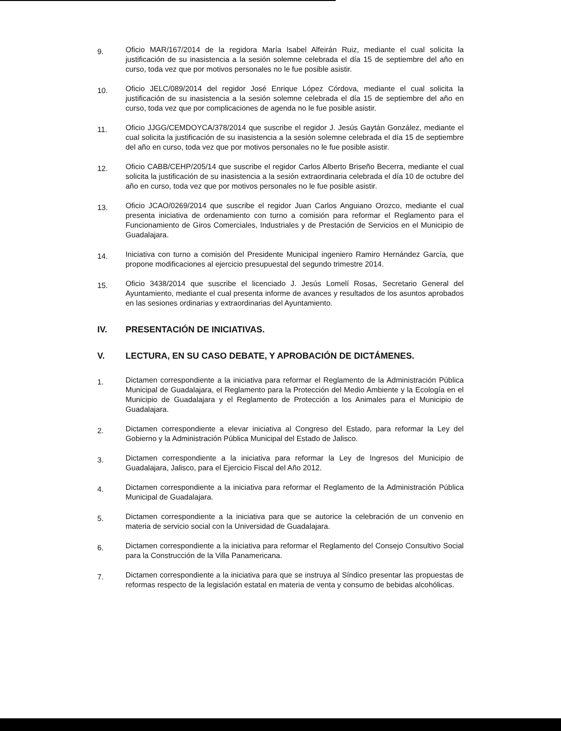9.
Oficio MAR/167/2014 de la regidora María Isabel Alfeirán Ruiz, mediante el cual solicita la justificación de su inasistencia a la sesión solemne celebrada el día 15 de septiembre del año en curso, toda vez que por motivos personales no le fue posible asistir.
10.
Oficio JELC/089/2014 del regidor José Enrique López Córdova, mediante el cual solicita la justificación de su inasistencia a la sesión solemne celebrada el día 15 de septiembre del año en curso, toda vez que por complicaciones de agenda no le fue posible asistir.
11.
Oficio JJGG/CEMDOYCA/378/2014 que suscribe el regidor J. Jesús Gaytán González, mediante el cual solicita la justificación de su inasistencia a la sesión solemne celebrada el día 15 de septiembre del año en curso, toda vez que por motivos personales no le fue posible asistir.
12.
Oficio CABB/CEHP/205/14 que suscribe el regidor Carlos Alberto Briseño Becerra, mediante el cual solicita la justificación de su inasistencia a la sesión extraordinaria celebrada el día 10 de octubre del año en curso, toda vez que por motivos personales no le fue posible asistir.
13.
Oficio JCAO/0269/2014 que suscribe el regidor Juan Carlos Anguiano Orozco, mediante el cual presenta iniciativa de ordenamiento con turno a comisión para reformar el Reglamento para el Funcionamiento de Giros Comerciales, Industriales y de Prestación de Servicios en el Municipio de Guadalajara.
14.
Iniciativa con turno a comisión del Presidente Municipal ingeniero Ramiro Hernández García, que propone modificaciones al ejercicio presupuestal del segundo trimestre 2014.
15.
Oficio 3438/2014 que suscribe el licenciado J. Jesús Lomelí Rosas, Secretario General del Ayuntamiento, mediante el cual presenta informe de avances y resultados de los asuntos aprobados en las sesiones ordinarias y extraordinarias del Ayuntamiento.
IV. PRESENTACIÓN DE INICIATIVAS.
V. LECTURA, EN SU CASO DEBATE, Y APROBACIÓN DE DICTÁMENES.
1.
Dictamen correspondiente a la iniciativa para reformar el Reglamento de la Administración Pública Municipal de Guadalajara, el Reglamento para la Protección del Medio Ambiente y la Ecología en el Municipio de Guadalajara y el Reglamento de Protección a los Animales para el Municipio de Guadalajara.
2.
Dictamen correspondiente a elevar iniciativa al Congreso del Estado, para reformar la Ley del Gobierno y la Administración Pública Municipal del Estado de Jalisco.
3.
Dictamen correspondiente a la iniciativa para reformar la Ley de Ingresos del Municipio de Guadalajara, Jalisco, para el Ejercicio Fiscal del Año 2012.
4.
Dictamen correspondiente a la iniciativa para reformar el Reglamento de la Administración Pública Municipal de Guadalajara.
5.
Dictamen correspondiente a la iniciativa para que se autorice la celebración de un convenio en materia de servicio social con la Universidad de Guadalajara.
6.
Dictamen correspondiente a la iniciativa para reformar el Reglamento del Consejo Consultivo Social para la Construcción de la Villa Panamericana.
7.
Dictamen correspondiente a la iniciativa para que se instruya al Síndico presentar las propuestas de reformas respecto de la legislación estatal en materia de venta y consumo de bebidas alcohólicas.